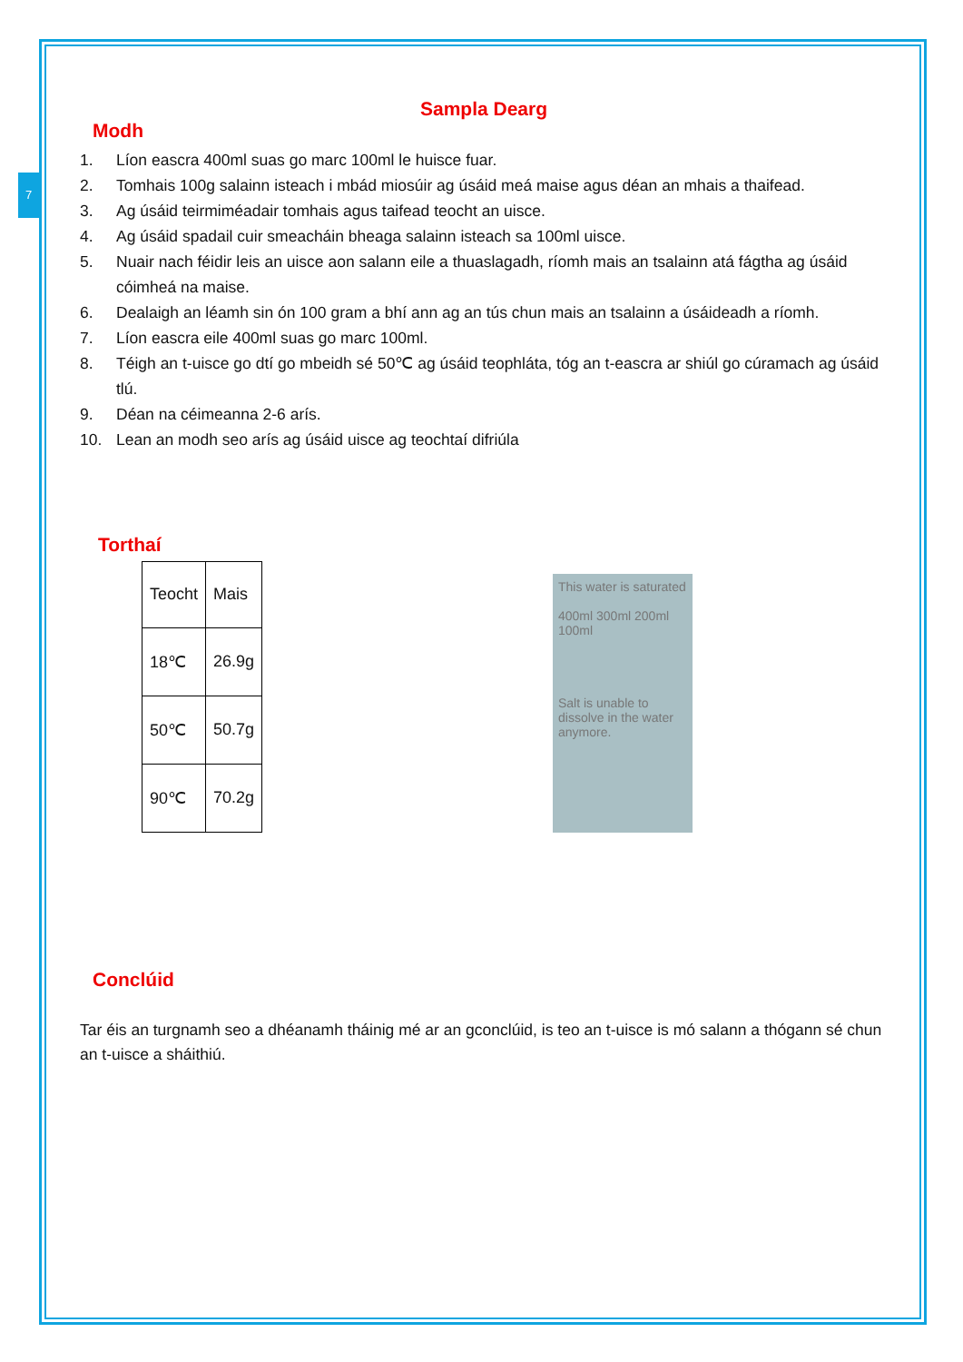7
Sampla Dearg
Modh
1. Líon eascra 400ml suas go marc 100ml le huisce fuar.
2. Tomhais 100g salainn isteach i mbád miosúir ag úsáid meá maise agus déan an mhais a thaifead.
3. Ag úsáid teirmiméadair tomhais agus taifead teocht an uisce.
4. Ag úsáid spadail cuir smeacháin bheaga salainn isteach sa 100ml uisce.
5. Nuair nach féidir leis an uisce aon salann eile a thuaslagadh, ríomh mais an tsalainn atá fágtha ag úsáid cóimheá na maise.
6. Dealaigh an léamh sin ón 100 gram a bhí ann ag an tús chun mais an tsalainn a úsáideadh a ríomh.
7. Líon eascra eile 400ml suas go marc 100ml.
8. Téigh an t-uisce go dtí go mbeidh sé 50℃ ag úsáid teophláta, tóg an t-eascra ar shiúl go cúramach ag úsáid tlú.
9. Déan na céimeanna 2-6 arís.
10. Lean an modh seo arís ag úsáid uisce ag teochtaí difriúla
Torthaí
| Teocht | Mais |
| 18℃ | 26.9g |
| 50℃ | 50.7g |
| 90℃ | 70.2g |
This water is saturated
400ml 300ml 200ml 100ml
Salt is unable to dissolve in the water anymore.
Conclúid
Tar éis an turgnamh seo a dhéanamh tháinig mé ar an gconclúid, is teo an t-uisce is mó salann a thógann sé chun an t-uisce a sháithiú.